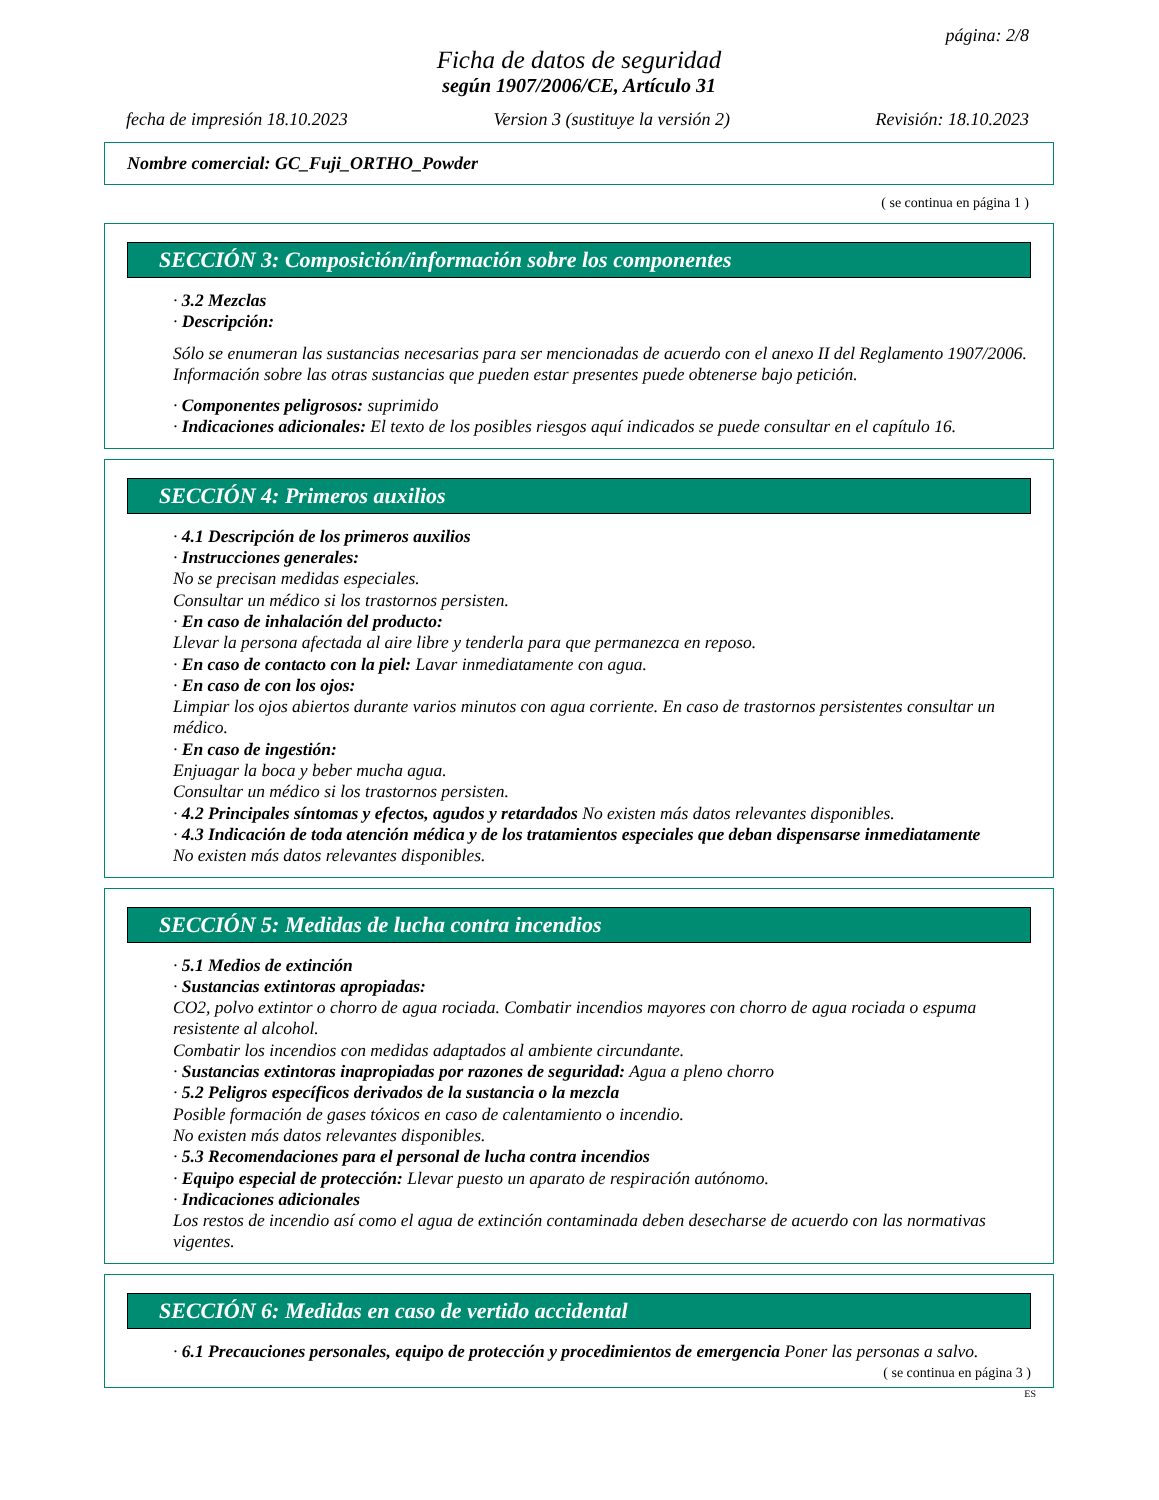página: 2/8
Ficha de datos de seguridad
según 1907/2006/CE, Artículo 31
fecha de impresión 18.10.2023 Version 3 (sustituye la versión 2) Revisión: 18.10.2023
Nombre comercial: GC_Fuji_ORTHO_Powder
( se continua en página 1 )
SECCIÓN 3: Composición/información sobre los componentes
· 3.2 Mezclas
· Descripción:
Sólo se enumeran las sustancias necesarias para ser mencionadas de acuerdo con el anexo II del Reglamento 1907/2006. Información sobre las otras sustancias que pueden estar presentes puede obtenerse bajo petición.
· Componentes peligrosos: suprimido
· Indicaciones adicionales: El texto de los posibles riesgos aquí indicados se puede consultar en el capítulo 16.
SECCIÓN 4: Primeros auxilios
· 4.1 Descripción de los primeros auxilios
· Instrucciones generales:
No se precisan medidas especiales.
Consultar un médico si los trastornos persisten.
· En caso de inhalación del producto:
Llevar la persona afectada al aire libre y tenderla para que permanezca en reposo.
· En caso de contacto con la piel: Lavar inmediatamente con agua.
· En caso de con los ojos:
Limpiar los ojos abiertos durante varios minutos con agua corriente. En caso de trastornos persistentes consultar un médico.
· En caso de ingestión:
Enjuagar la boca y beber mucha agua.
Consultar un médico si los trastornos persisten.
· 4.2 Principales síntomas y efectos, agudos y retardados No existen más datos relevantes disponibles.
· 4.3 Indicación de toda atención médica y de los tratamientos especiales que deban dispensarse inmediatamente
No existen más datos relevantes disponibles.
SECCIÓN 5: Medidas de lucha contra incendios
· 5.1 Medios de extinción
· Sustancias extintoras apropiadas:
CO2, polvo extintor o chorro de agua rociada. Combatir incendios mayores con chorro de agua rociada o espuma resistente al alcohol.
Combatir los incendios con medidas adaptados al ambiente circundante.
· Sustancias extintoras inapropiadas por razones de seguridad: Agua a pleno chorro
· 5.2 Peligros específicos derivados de la sustancia o la mezcla
Posible formación de gases tóxicos en caso de calentamiento o incendio.
No existen más datos relevantes disponibles.
· 5.3 Recomendaciones para el personal de lucha contra incendios
· Equipo especial de protección: Llevar puesto un aparato de respiración autónomo.
· Indicaciones adicionales
Los restos de incendio así como el agua de extinción contaminada deben desecharse de acuerdo con las normativas vigentes.
SECCIÓN 6: Medidas en caso de vertido accidental
· 6.1 Precauciones personales, equipo de protección y procedimientos de emergencia Poner las personas a salvo.
( se continua en página 3 )
ES